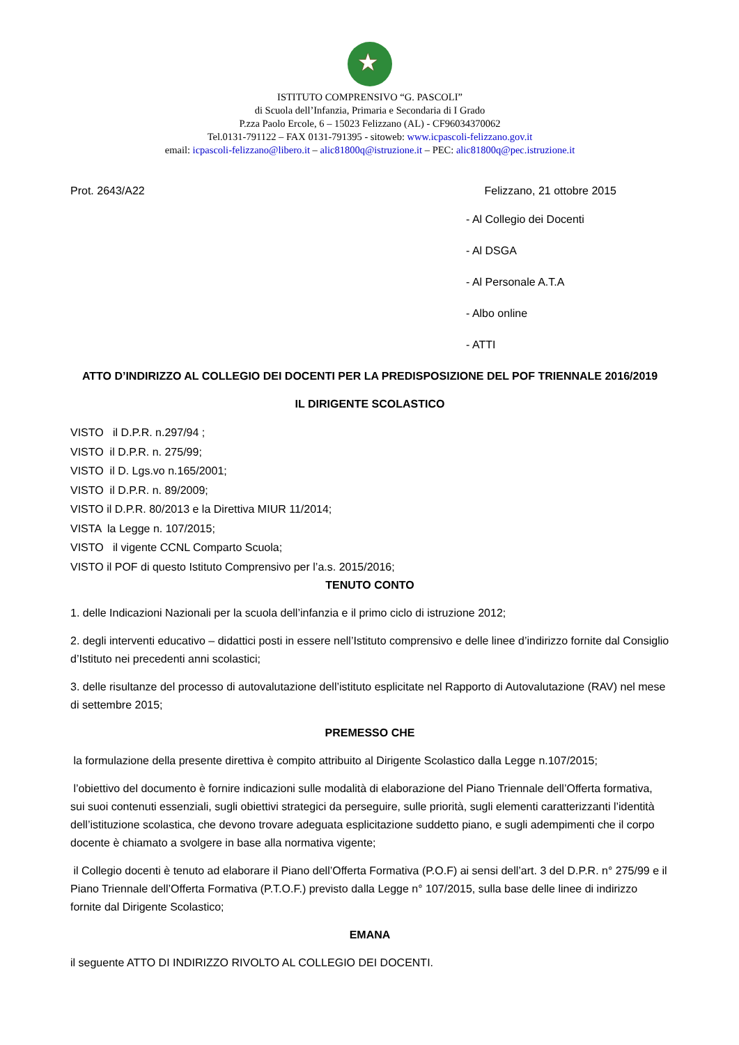★
ISTITUTO COMPRENSIVO “G. PASCOLI”
di Scuola dell’Infanzia, Primaria e Secondaria di I Grado
P.zza Paolo Ercole, 6 – 15023 Felizzano (AL) - CF96034370062
Tel.0131-791122 – FAX 0131-791395 - sitoweb: www.icpascoli-felizzano.gov.it
email: icpascoli-felizzano@libero.it – alic81800q@istruzione.it – PEC: alic81800q@pec.istruzione.it
Prot. 2643/A22 Felizzano, 21 ottobre 2015
- Al Collegio dei Docenti
- Al DSGA
- Al Personale A.T.A
- Albo online
- ATTI
ATTO D’INDIRIZZO AL COLLEGIO DEI DOCENTI PER LA PREDISPOSIZIONE DEL POF TRIENNALE 2016/2019
IL DIRIGENTE SCOLASTICO
VISTO il D.P.R. n.297/94 ;
VISTO il D.P.R. n. 275/99;
VISTO il D. Lgs.vo n.165/2001;
VISTO il D.P.R. n. 89/2009;
VISTO il D.P.R. 80/2013 e la Direttiva MIUR 11/2014;
VISTA la Legge n. 107/2015;
VISTO il vigente CCNL Comparto Scuola;
VISTO il POF di questo Istituto Comprensivo per l’a.s. 2015/2016;
TENUTO CONTO
1. delle Indicazioni Nazionali per la scuola dell’infanzia e il primo ciclo di istruzione 2012;
2. degli interventi educativo – didattici posti in essere nell’Istituto comprensivo e delle linee d’indirizzo fornite dal Consiglio d’Istituto nei precedenti anni scolastici;
3. delle risultanze del processo di autovalutazione dell’istituto esplicitate nel Rapporto di Autovalutazione (RAV) nel mese di settembre 2015;
PREMESSO CHE
la formulazione della presente direttiva è compito attribuito al Dirigente Scolastico dalla Legge n.107/2015;
l’obiettivo del documento è fornire indicazioni sulle modalità di elaborazione del Piano Triennale dell’Offerta formativa, sui suoi contenuti essenziali, sugli obiettivi strategici da perseguire, sulle priorità, sugli elementi caratterizzanti l’identità dell’istituzione scolastica, che devono trovare adeguata esplicitazione suddetto piano, e sugli adempimenti che il corpo docente è chiamato a svolgere in base alla normativa vigente;
il Collegio docenti è tenuto ad elaborare il Piano dell’Offerta Formativa (P.O.F) ai sensi dell’art. 3 del D.P.R. n° 275/99 e il Piano Triennale dell’Offerta Formativa (P.T.O.F.) previsto dalla Legge n° 107/2015, sulla base delle linee di indirizzo fornite dal Dirigente Scolastico;
EMANA
il seguente ATTO DI INDIRIZZO RIVOLTO AL COLLEGIO DEI DOCENTI.